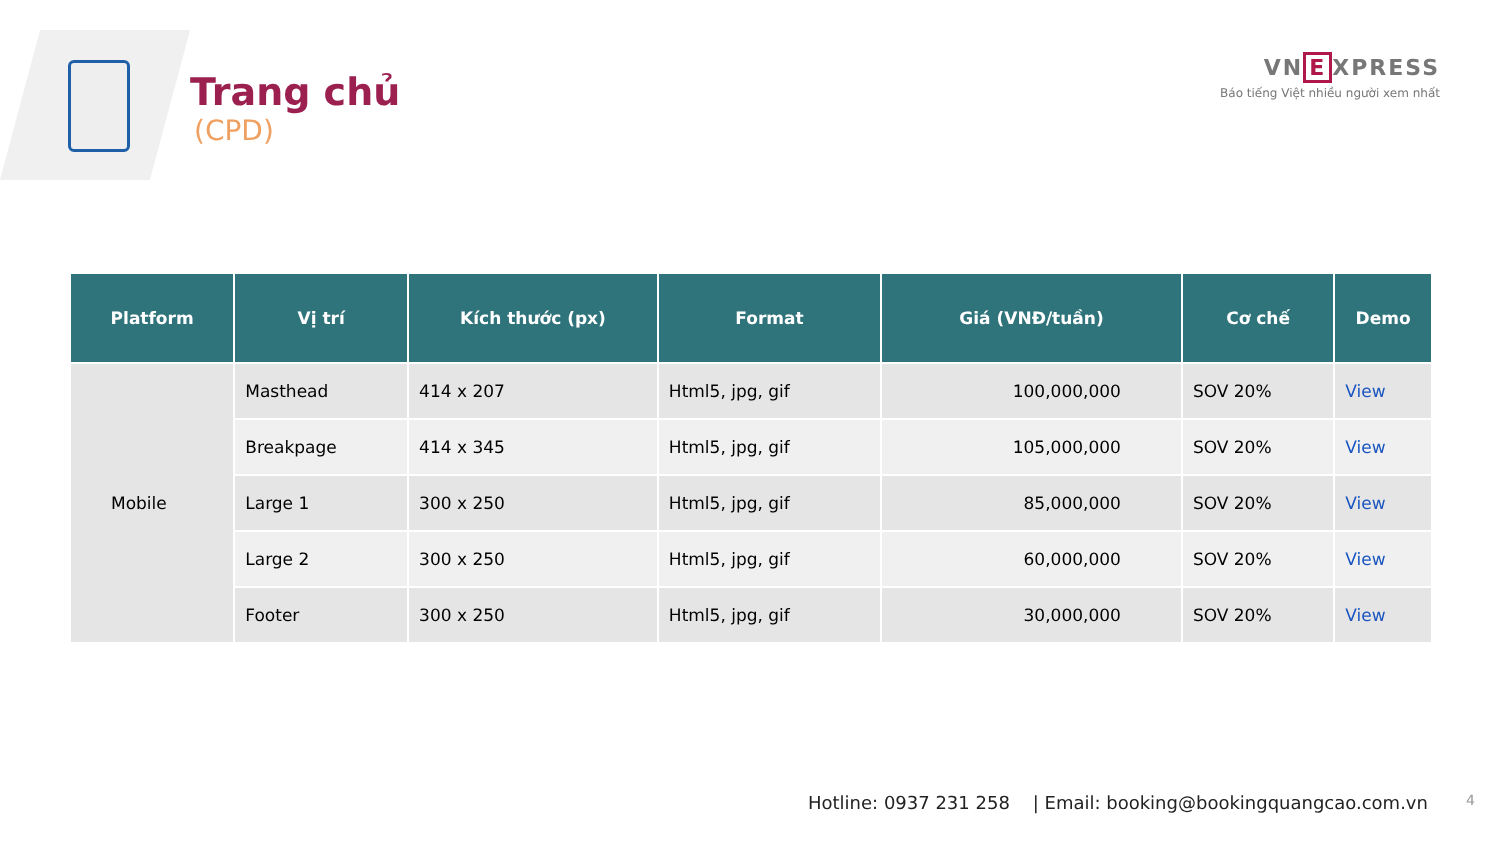Trang chủ
(CPD)
VN E XPRESS
Báo tiếng Việt nhiều người xem nhất
| Platform | Vị trí | Kích thước (px) | Format | Giá (VNĐ/tuần) | Cơ chế | Demo |
| --- | --- | --- | --- | --- | --- | --- |
| Mobile | Masthead | 414 x 207 | Html5, jpg, gif | 100,000,000 | SOV 20% | View |
| | Breakpage | 414 x 345 | Html5, jpg, gif | 105,000,000 | SOV 20% | View |
| | Large 1 | 300 x 250 | Html5, jpg, gif | 85,000,000 | SOV 20% | View |
| | Large 2 | 300 x 250 | Html5, jpg, gif | 60,000,000 | SOV 20% | View |
| | Footer | 300 x 250 | Html5, jpg, gif | 30,000,000 | SOV 20% | View |
Hotline: 0937 231 258 | Email: booking@bookingquangcao.com.vn
4